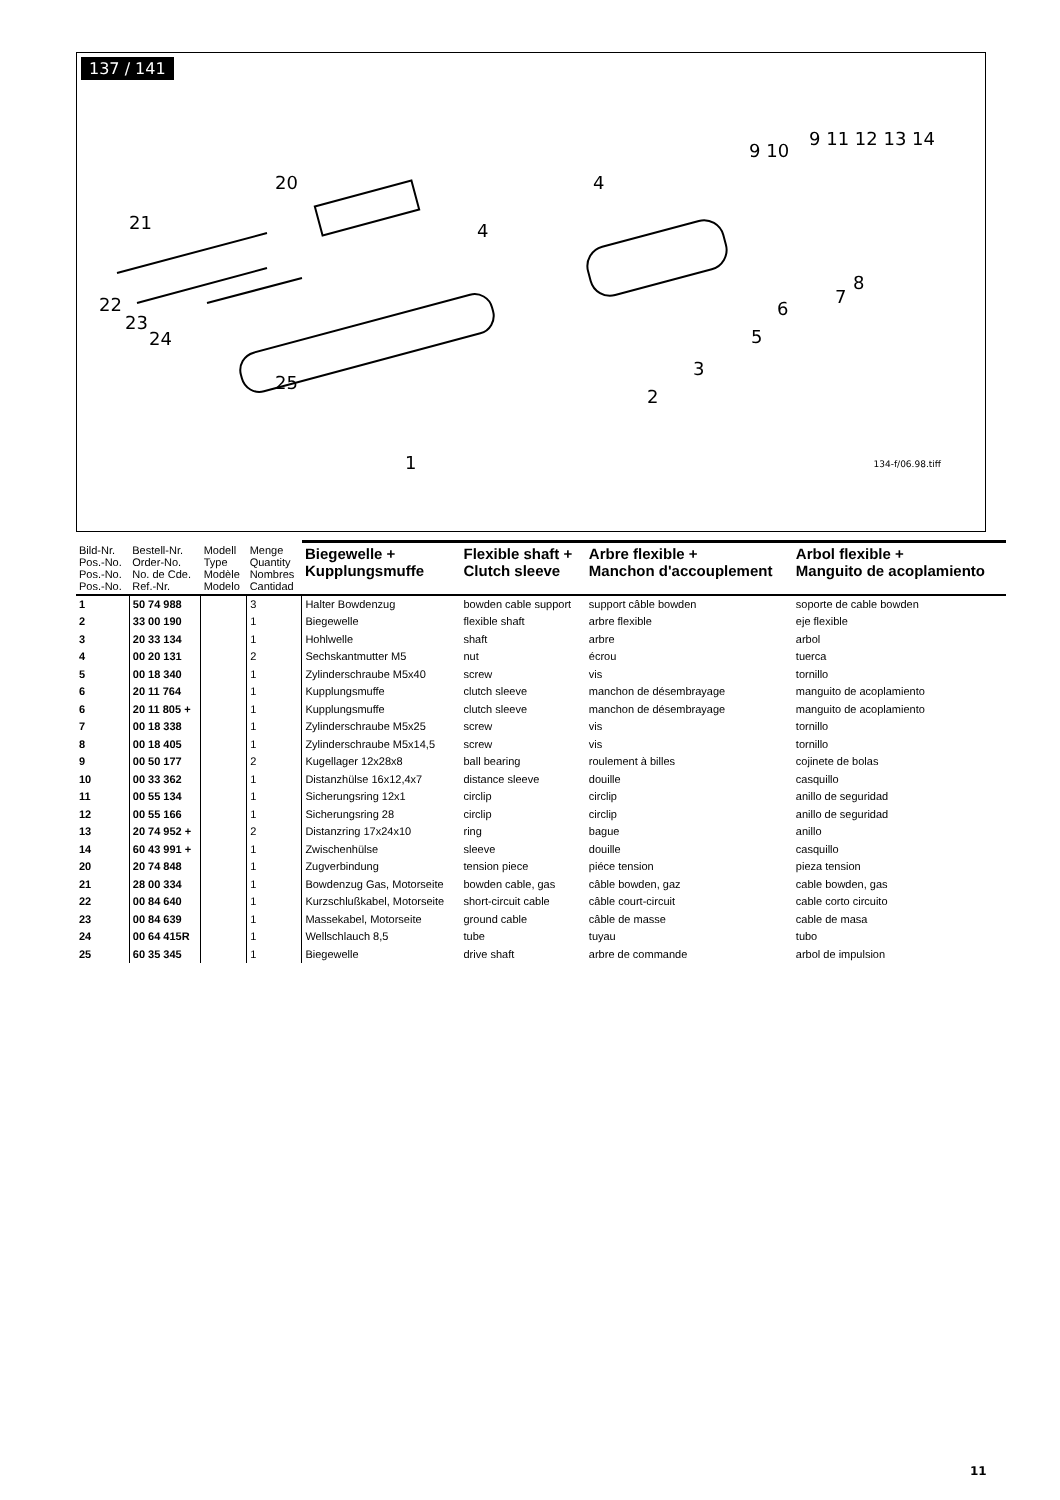137 / 141
20
21
22
23
24
25
1
2
3
4
4
5
6
7
8
9 10
9 11 12 13 14
134-f/06.98.tiff
| Bild-Nr. Pos.-No. Pos.-No. Pos.-No. | Bestell-Nr. Order-No. No. de Cde. Ref.-Nr. | Modell Type Modèle Modelo | Menge Quantity Nombres Cantidad | Biegewelle + Kupplungsmuffe | Flexible shaft + Clutch sleeve | Arbre flexible + Manchon d'accouplement | Arbol flexible + Manguito de acoplamiento |
| --- | --- | --- | --- | --- | --- | --- | --- |
| 1 | 50 74 988 | | 3 | Halter Bowdenzug | bowden cable support | support câble bowden | soporte de cable bowden |
| 2 | 33 00 190 | | 1 | Biegewelle | flexible shaft | arbre flexible | eje flexible |
| 3 | 20 33 134 | | 1 | Hohlwelle | shaft | arbre | arbol |
| 4 | 00 20 131 | | 2 | Sechskantmutter M5 | nut | écrou | tuerca |
| 5 | 00 18 340 | | 1 | Zylinderschraube M5x40 | screw | vis | tornillo |
| 6 | 20 11 764 | | 1 | Kupplungsmuffe | clutch sleeve | manchon de désembrayage | manguito de acoplamiento |
| 6 | 20 11 805 + | | 1 | Kupplungsmuffe | clutch sleeve | manchon de désembrayage | manguito de acoplamiento |
| 7 | 00 18 338 | | 1 | Zylinderschraube M5x25 | screw | vis | tornillo |
| 8 | 00 18 405 | | 1 | Zylinderschraube M5x14,5 | screw | vis | tornillo |
| 9 | 00 50 177 | | 2 | Kugellager 12x28x8 | ball bearing | roulement à billes | cojinete de bolas |
| 10 | 00 33 362 | | 1 | Distanzhülse 16x12,4x7 | distance sleeve | douille | casquillo |
| 11 | 00 55 134 | | 1 | Sicherungsring 12x1 | circlip | circlip | anillo de seguridad |
| 12 | 00 55 166 | | 1 | Sicherungsring 28 | circlip | circlip | anillo de seguridad |
| 13 | 20 74 952 + | | 2 | Distanzring 17x24x10 | ring | bague | anillo |
| 14 | 60 43 991 + | | 1 | Zwischenhülse | sleeve | douille | casquillo |
| 20 | 20 74 848 | | 1 | Zugverbindung | tension piece | piéce tension | pieza tension |
| 21 | 28 00 334 | | 1 | Bowdenzug Gas, Motorseite | bowden cable, gas | câble bowden, gaz | cable bowden, gas |
| 22 | 00 84 640 | | 1 | Kurzschlußkabel, Motorseite | short-circuit cable | câble court-circuit | cable corto circuito |
| 23 | 00 84 639 | | 1 | Massekabel, Motorseite | ground cable | câble de masse | cable de masa |
| 24 | 00 64 415R | | 1 | Wellschlauch 8,5 | tube | tuyau | tubo |
| 25 | 60 35 345 | | 1 | Biegewelle | drive shaft | arbre de commande | arbol de impulsion |
11